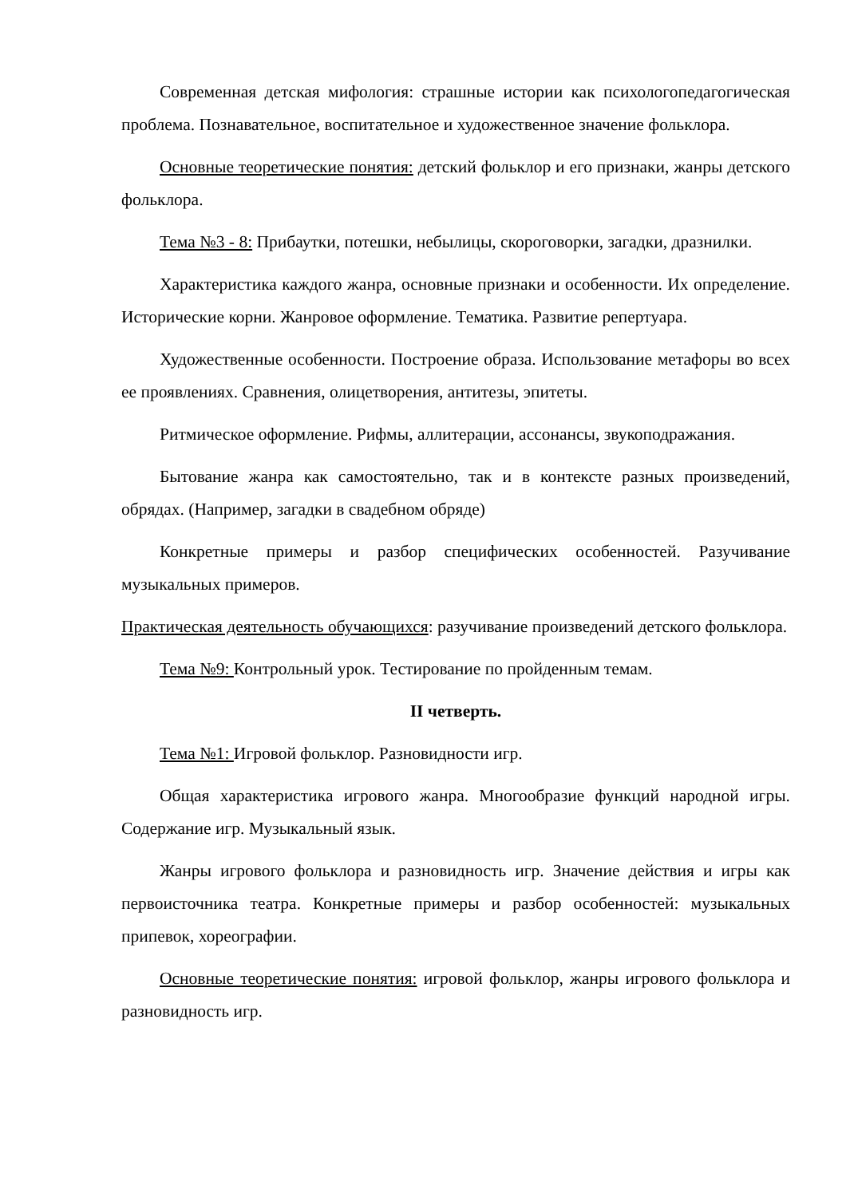Современная детская мифология: страшные истории как психологопедагогическая проблема. Познавательное, воспитательное и художественное значение фольклора.
Основные теоретические понятия: детский фольклор и его признаки, жанры детского фольклора.
Тема №3 - 8: Прибаутки, потешки, небылицы, скороговорки, загадки, дразнилки.
Характеристика каждого жанра, основные признаки и особенности. Их определение. Исторические корни. Жанровое оформление. Тематика. Развитие репертуара.
Художественные особенности. Построение образа. Использование метафоры во всех ее проявлениях. Сравнения, олицетворения, антитезы, эпитеты.
Ритмическое оформление. Рифмы, аллитерации, ассонансы, звукоподражания.
Бытование жанра как самостоятельно, так и в контексте разных произведений, обрядах. (Например, загадки в свадебном обряде)
Конкретные примеры и разбор специфических особенностей. Разучивание музыкальных примеров.
Практическая деятельность обучающихся: разучивание произведений детского фольклора.
Тема №9: Контрольный урок. Тестирование по пройденным темам.
II четверть.
Тема №1: Игровой фольклор. Разновидности игр.
Общая характеристика игрового жанра. Многообразие функций народной игры. Содержание игр. Музыкальный язык.
Жанры игрового фольклора и разновидность игр. Значение действия и игры как первоисточника театра. Конкретные примеры и разбор особенностей: музыкальных припевок, хореографии.
Основные теоретические понятия: игровой фольклор, жанры игрового фольклора и разновидность игр.